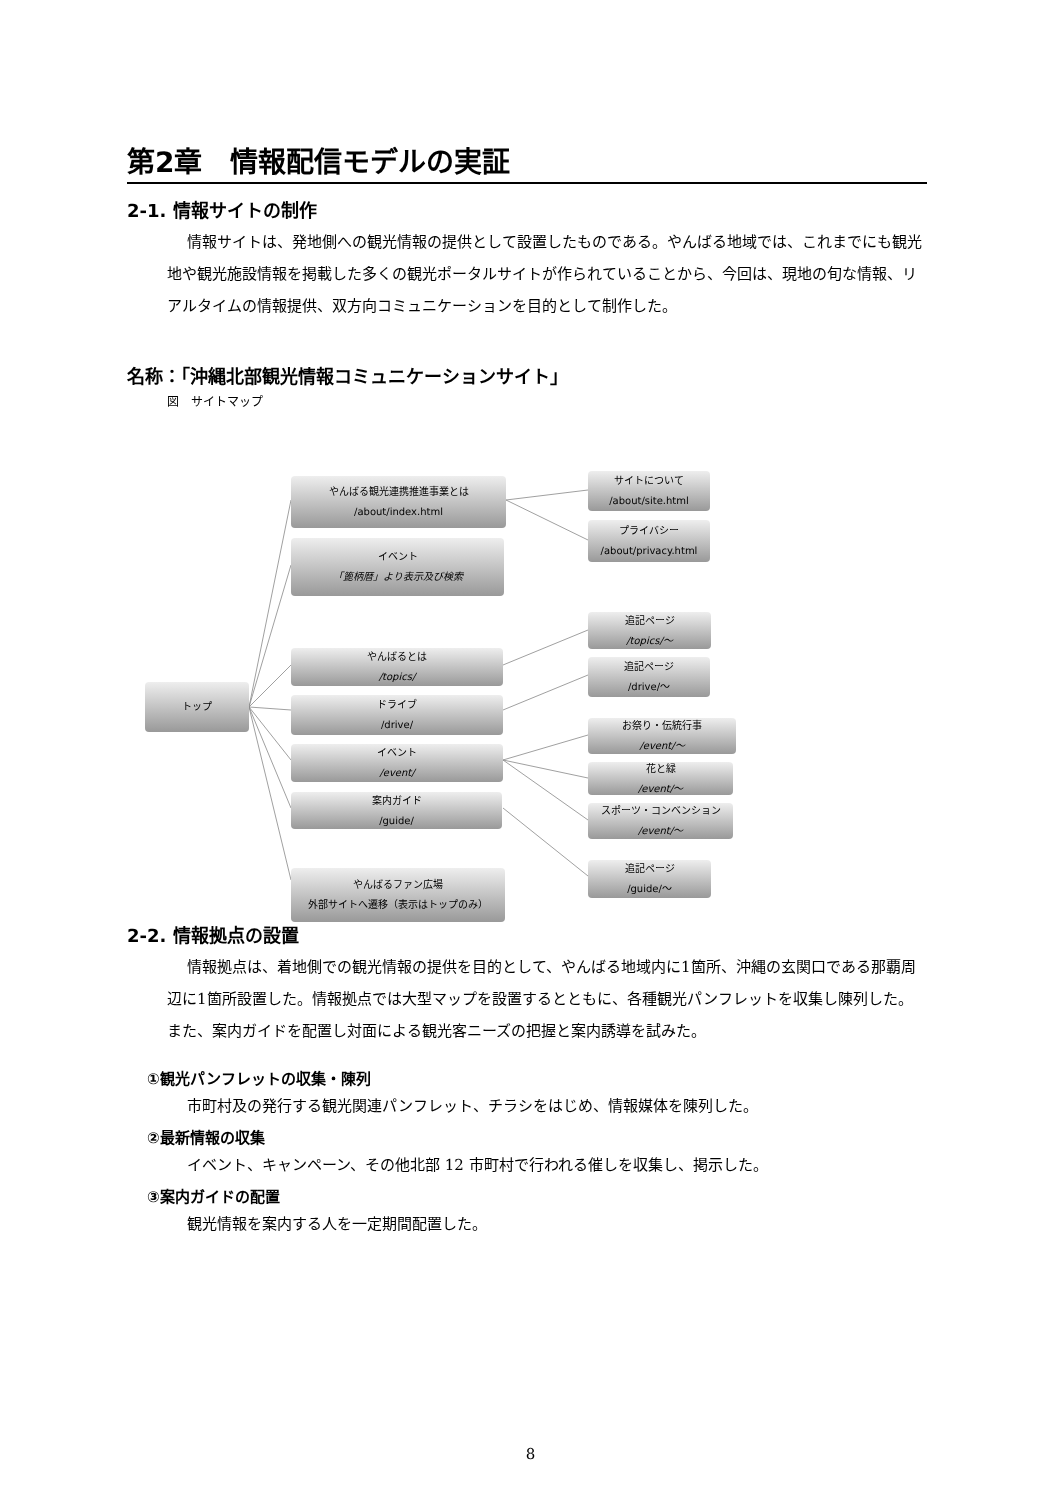第2章　情報配信モデルの実証
2-1. 情報サイトの制作
情報サイトは、発地側への観光情報の提供として設置したものである。やんばる地域では、これまでにも観光地や観光施設情報を掲載した多くの観光ポータルサイトが作られていることから、今回は、現地の旬な情報、リアルタイムの情報提供、双方向コミュニケーションを目的として制作した。
名称：「沖縄北部観光情報コミュニケーションサイト」
図　サイトマップ
2-2. 情報拠点の設置
情報拠点は、着地側での観光情報の提供を目的として、やんばる地域内に1箇所、沖縄の玄関口である那覇周辺に1箇所設置した。情報拠点では大型マップを設置するとともに、各種観光パンフレットを収集し陳列した。また、案内ガイドを配置し対面による観光客ニーズの把握と案内誘導を試みた。
①観光パンフレットの収集・陳列
市町村及の発行する観光関連パンフレット、チラシをはじめ、情報媒体を陳列した。
②最新情報の収集
イベント、キャンペーン、その他北部 12 市町村で行われる催しを収集し、掲示した。
③案内ガイドの配置
観光情報を案内する人を一定期間配置した。
トップ
やんばる観光連携推進事業とは
/about/index.html
イベント
「篦柄暦」より表示及び検索
やんばるとは
/topics/
ドライブ
/drive/
イベント
/event/
案内ガイド
/guide/
やんばるファン広場
外部サイトへ遷移（表示はトップのみ）
サイトについて
/about/site.html
プライバシー
/about/privacy.html
追記ページ
/topics/〜
追記ページ
/drive/〜
お祭り・伝統行事
/event/〜
花と緑
/event/〜
スポーツ・コンベンション
/event/〜
追記ページ
/guide/〜
8